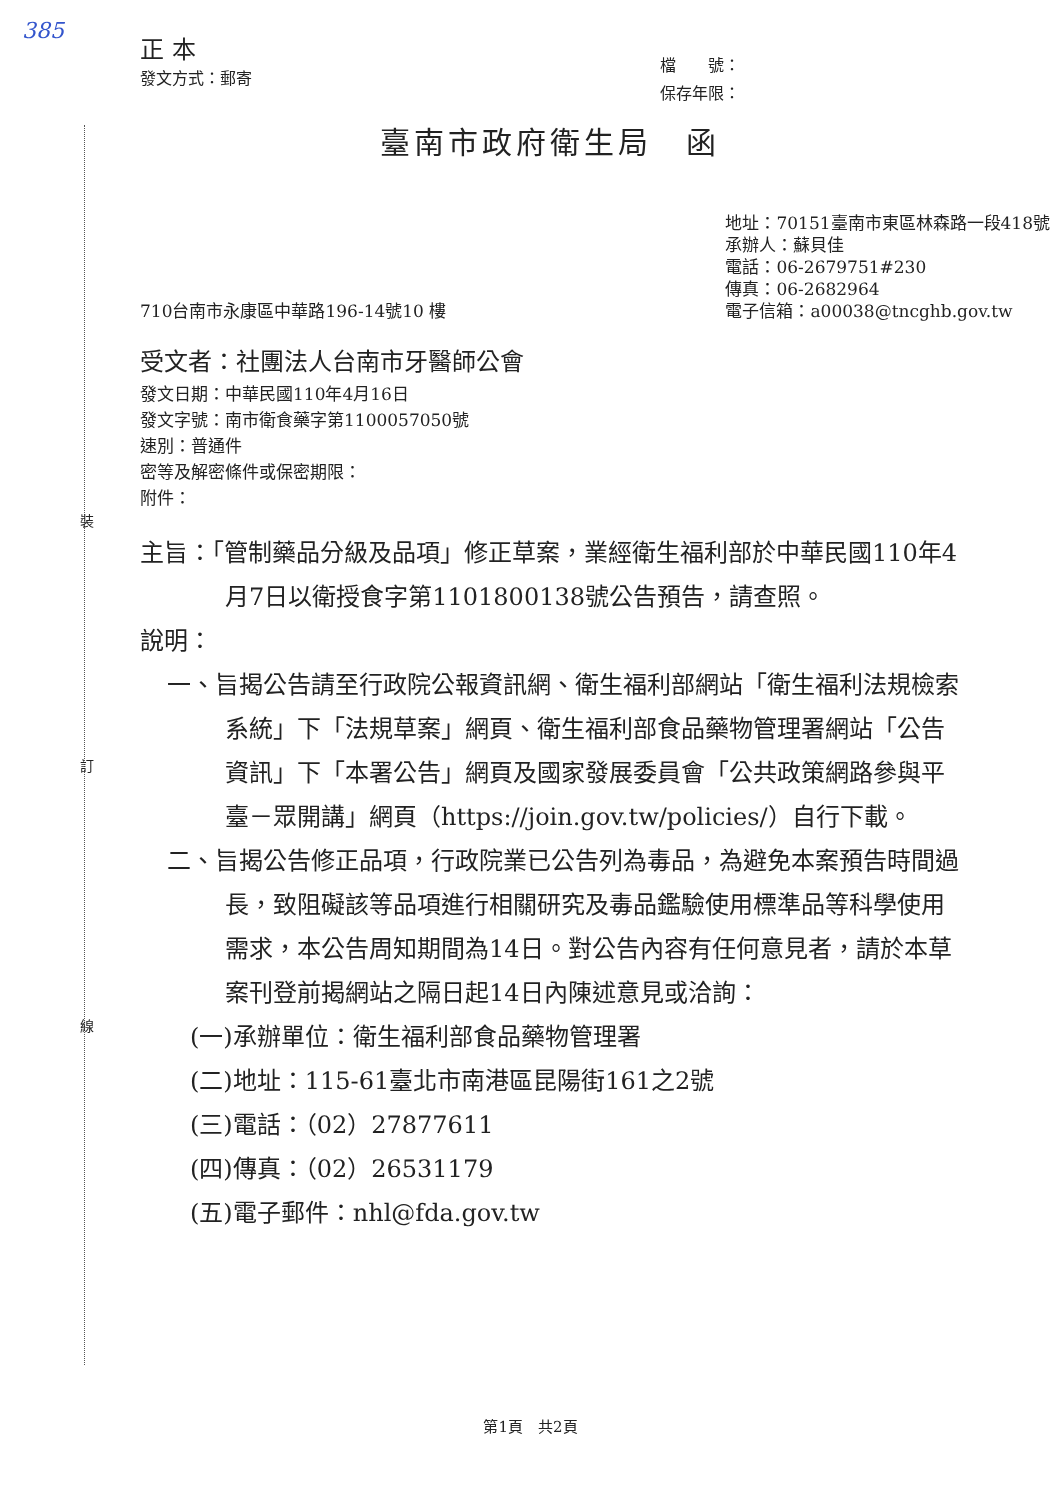裝
訂
線
385
正 本
發文方式：郵寄
檔　　號：
保存年限：
臺南市政府衛生局　函
710台南市永康區中華路196-14號10 樓
地址：70151臺南市東區林森路一段418號
承辦人：蘇貝佳
電話：06-2679751#230
傳真：06-2682964
電子信箱：a00038@tncghb.gov.tw
受文者：社團法人台南市牙醫師公會
發文日期：中華民國110年4月16日
發文字號：南市衛食藥字第1100057050號
速別：普通件
密等及解密條件或保密期限：
附件：
主旨：「管制藥品分級及品項」修正草案，業經衛生福利部於中華民國110年4月7日以衛授食字第1101800138號公告預告，請查照。
說明：
一、旨揭公告請至行政院公報資訊網、衛生福利部網站「衛生福利法規檢索系統」下「法規草案」網頁、衛生福利部食品藥物管理署網站「公告資訊」下「本署公告」網頁及國家發展委員會「公共政策網路參與平臺－眾開講」網頁（https://join.gov.tw/policies/）自行下載。
二、旨揭公告修正品項，行政院業已公告列為毒品，為避免本案預告時間過長，致阻礙該等品項進行相關研究及毒品鑑驗使用標準品等科學使用需求，本公告周知期間為14日。對公告內容有任何意見者，請於本草案刊登前揭網站之隔日起14日內陳述意見或洽詢：
(一)承辦單位：衛生福利部食品藥物管理署
(二)地址：115-61臺北市南港區昆陽街161之2號
(三)電話：（02）27877611
(四)傳真：（02）26531179
(五)電子郵件：nhl@fda.gov.tw
第1頁　共2頁